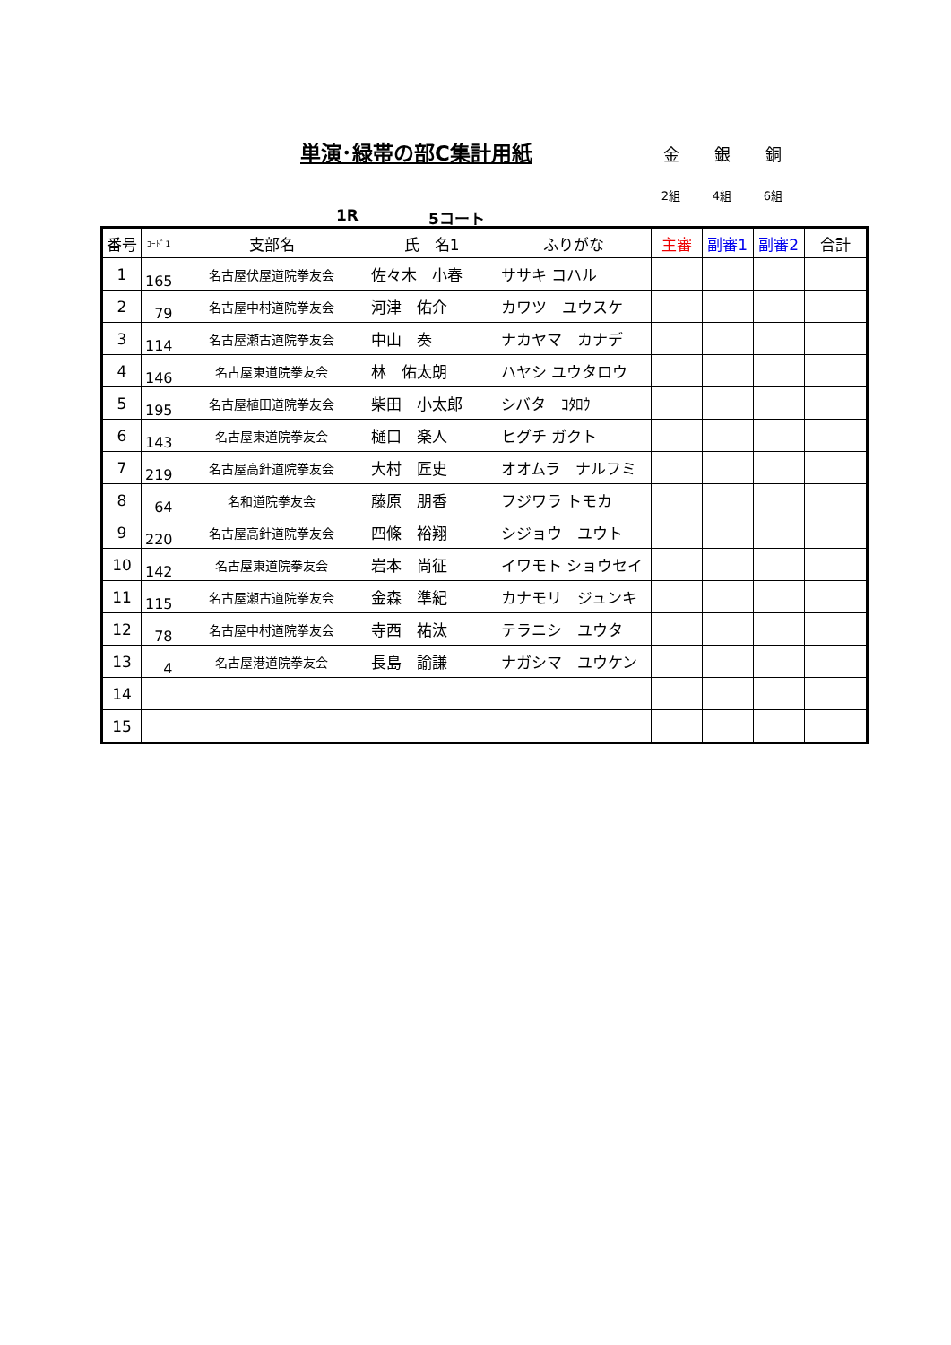単演･緑帯の部C集計用紙 金 銀 銅
2組 4組 6組
1R 5コート
| 番号 | ｺｰﾄﾞ1 | 支部名 | 氏 名1 | ふりがな | 主審 | 副審1 | 副審2 | 合計 |
| --- | --- | --- | --- | --- | --- | --- | --- | --- |
| 1 | 165 | 名古屋伏屋道院拳友会 | 佐々木 小春 | ササキ コハル | | | | |
| 2 | 79 | 名古屋中村道院拳友会 | 河津 佑介 | カワツ ユウスケ | | | | |
| 3 | 114 | 名古屋瀬古道院拳友会 | 中山 奏 | ナカヤマ カナデ | | | | |
| 4 | 146 | 名古屋東道院拳友会 | 林 佑太朗 | ハヤシ ユウタロウ | | | | |
| 5 | 195 | 名古屋植田道院拳友会 | 柴田 小太郎 | シバタ ｺﾀﾛｳ | | | | |
| 6 | 143 | 名古屋東道院拳友会 | 樋口 楽人 | ヒグチ ガクト | | | | |
| 7 | 219 | 名古屋高針道院拳友会 | 大村 匠史 | オオムラ ナルフミ | | | | |
| 8 | 64 | 名和道院拳友会 | 藤原 朋香 | フジワラ トモカ | | | | |
| 9 | 220 | 名古屋高針道院拳友会 | 四條 裕翔 | シジョウ ユウト | | | | |
| 10 | 142 | 名古屋東道院拳友会 | 岩本 尚征 | イワモト ショウセイ | | | | |
| 11 | 115 | 名古屋瀬古道院拳友会 | 金森 準紀 | カナモリ ジュンキ | | | | |
| 12 | 78 | 名古屋中村道院拳友会 | 寺西 祐汰 | テラニシ ユウタ | | | | |
| 13 | 4 | 名古屋港道院拳友会 | 長島 諭謙 | ナガシマ ユウケン | | | | |
| 14 | | | | | | | | |
| 15 | | | | | | | | |